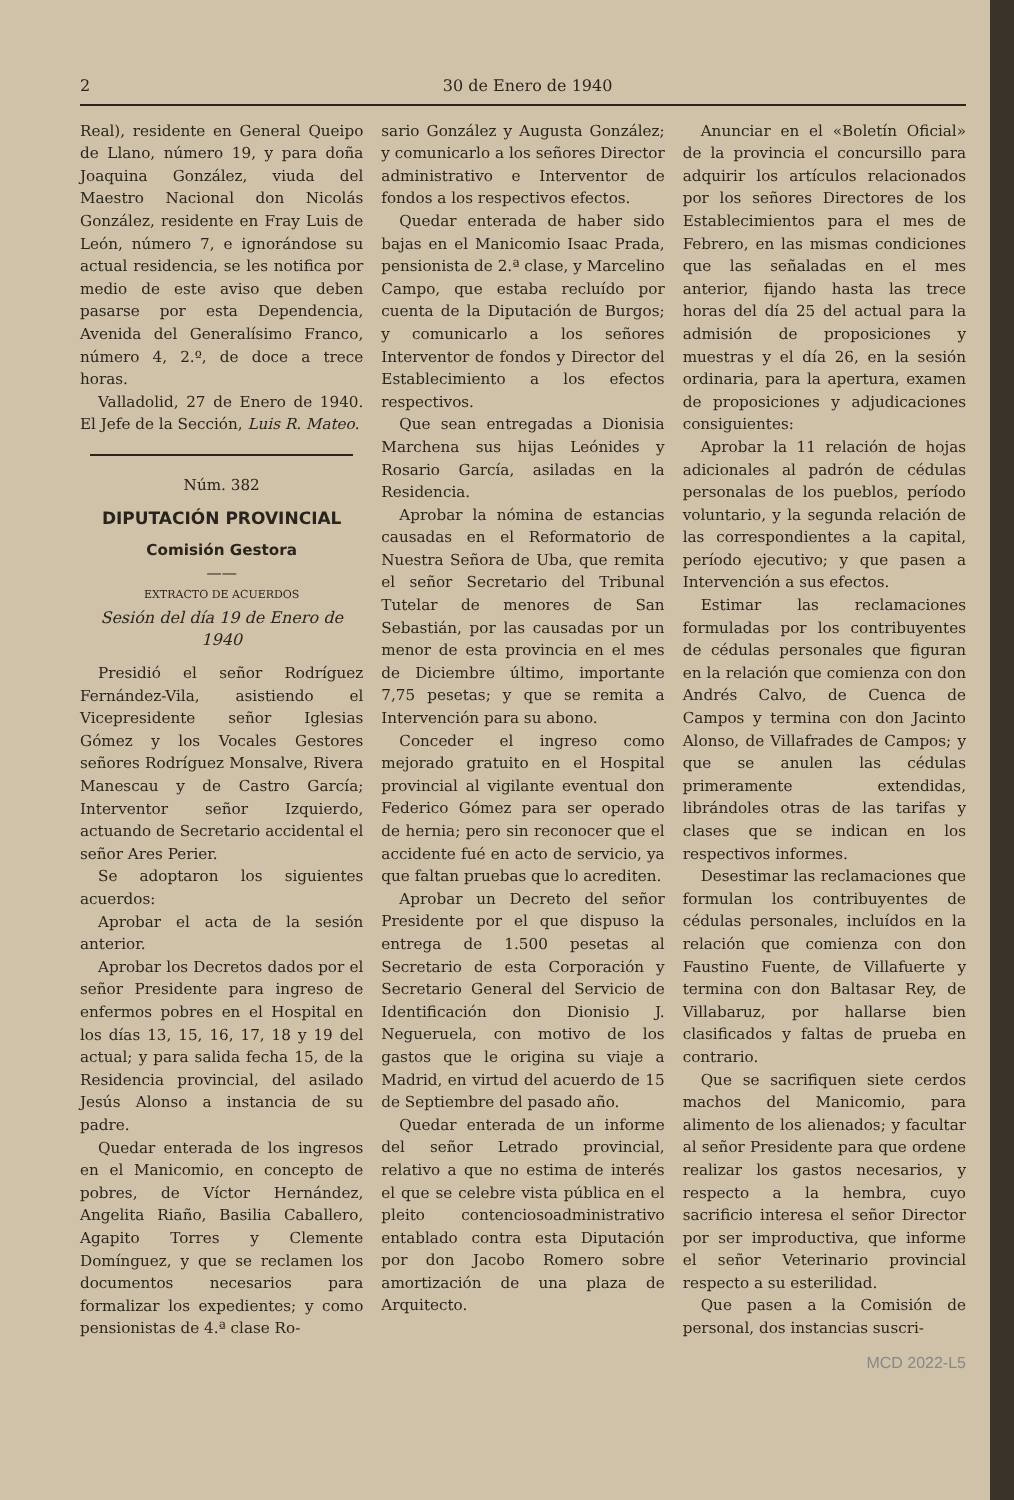2 30 de Enero de 1940
Real), residente en General Queipo de Llano, número 19, y para doña Joaquina González, viuda del Maestro Nacional don Nicolás González, residente en Fray Luis de León, número 7, e ignorándose su actual residencia, se les notifica por medio de este aviso que deben pasarse por esta Dependencia, Avenida del Generalísimo Franco, número 4, 2.º, de doce a trece horas.
Valladolid, 27 de Enero de 1940. El Jefe de la Sección, Luis R. Mateo.
Núm. 382
DIPUTACIÓN PROVINCIAL
Comisión Gestora
——
EXTRACTO DE ACUERDOS
Sesión del día 19 de Enero de 1940
Presidió el señor Rodríguez Fernández-Vila, asistiendo el Vicepresidente señor Iglesias Gómez y los Vocales Gestores señores Rodríguez Monsalve, Rivera Manescau y de Castro García; Interventor señor Izquierdo, actuando de Secretario accidental el señor Ares Perier.
Se adoptaron los siguientes acuerdos:
Aprobar el acta de la sesión anterior.
Aprobar los Decretos dados por el señor Presidente para ingreso de enfermos pobres en el Hospital en los días 13, 15, 16, 17, 18 y 19 del actual; y para salida fecha 15, de la Residencia provincial, del asilado Jesús Alonso a instancia de su padre.
Quedar enterada de los ingresos en el Manicomio, en concepto de pobres, de Víctor Hernández, Angelita Riaño, Basilia Caballero, Agapito Torres y Clemente Domínguez, y que se reclamen los documentos necesarios para formalizar los expedientes; y como pensionistas de 4.ª clase Ro-
sario González y Augusta González; y comunicarlo a los señores Director administrativo e Interventor de fondos a los respectivos efectos.
Quedar enterada de haber sido bajas en el Manicomio Isaac Prada, pensionista de 2.ª clase, y Marcelino Campo, que estaba recluído por cuenta de la Diputación de Burgos; y comunicarlo a los señores Interventor de fondos y Director del Establecimiento a los efectos respectivos.
Que sean entregadas a Dionisia Marchena sus hijas Leónides y Rosario García, asiladas en la Residencia.
Aprobar la nómina de estancias causadas en el Reformatorio de Nuestra Señora de Uba, que remita el señor Secretario del Tribunal Tutelar de menores de San Sebastián, por las causadas por un menor de esta provincia en el mes de Diciembre último, importante 7,75 pesetas; y que se remita a Intervención para su abono.
Conceder el ingreso como mejorado gratuito en el Hospital provincial al vigilante eventual don Federico Gómez para ser operado de hernia; pero sin reconocer que el accidente fué en acto de servicio, ya que faltan pruebas que lo acrediten.
Aprobar un Decreto del señor Presidente por el que dispuso la entrega de 1.500 pesetas al Secretario de esta Corporación y Secretario General del Servicio de Identificación don Dionisio J. Negueruela, con motivo de los gastos que le origina su viaje a Madrid, en virtud del acuerdo de 15 de Septiembre del pasado año.
Quedar enterada de un informe del señor Letrado provincial, relativo a que no estima de interés el que se celebre vista pública en el pleito contenciosoadministrativo entablado contra esta Diputación por don Jacobo Romero sobre amortización de una plaza de Arquitecto.
Anunciar en el «Boletín Oficial» de la provincia el concursillo para adquirir los artículos relacionados por los señores Directores de los Establecimientos para el mes de Febrero, en las mismas condiciones que las señaladas en el mes anterior, fijando hasta las trece horas del día 25 del actual para la admisión de proposiciones y muestras y el día 26, en la sesión ordinaria, para la apertura, examen de proposiciones y adjudicaciones consiguientes:
Aprobar la 11 relación de hojas adicionales al padrón de cédulas personalas de los pueblos, período voluntario, y la segunda relación de las correspondientes a la capital, período ejecutivo; y que pasen a Intervención a sus efectos.
Estimar las reclamaciones formuladas por los contribuyentes de cédulas personales que figuran en la relación que comienza con don Andrés Calvo, de Cuenca de Campos y termina con don Jacinto Alonso, de Villafrades de Campos; y que se anulen las cédulas primeramente extendidas, librándoles otras de las tarifas y clases que se indican en los respectivos informes.
Desestimar las reclamaciones que formulan los contribuyentes de cédulas personales, incluídos en la relación que comienza con don Faustino Fuente, de Villafuerte y termina con don Baltasar Rey, de Villabaruz, por hallarse bien clasificados y faltas de prueba en contrario.
Que se sacrifiquen siete cerdos machos del Manicomio, para alimento de los alienados; y facultar al señor Presidente para que ordene realizar los gastos necesarios, y respecto a la hembra, cuyo sacrificio interesa el señor Director por ser improductiva, que informe el señor Veterinario provincial respecto a su esterilidad.
Que pasen a la Comisión de personal, dos instancias suscri-
MCD 2022-L5